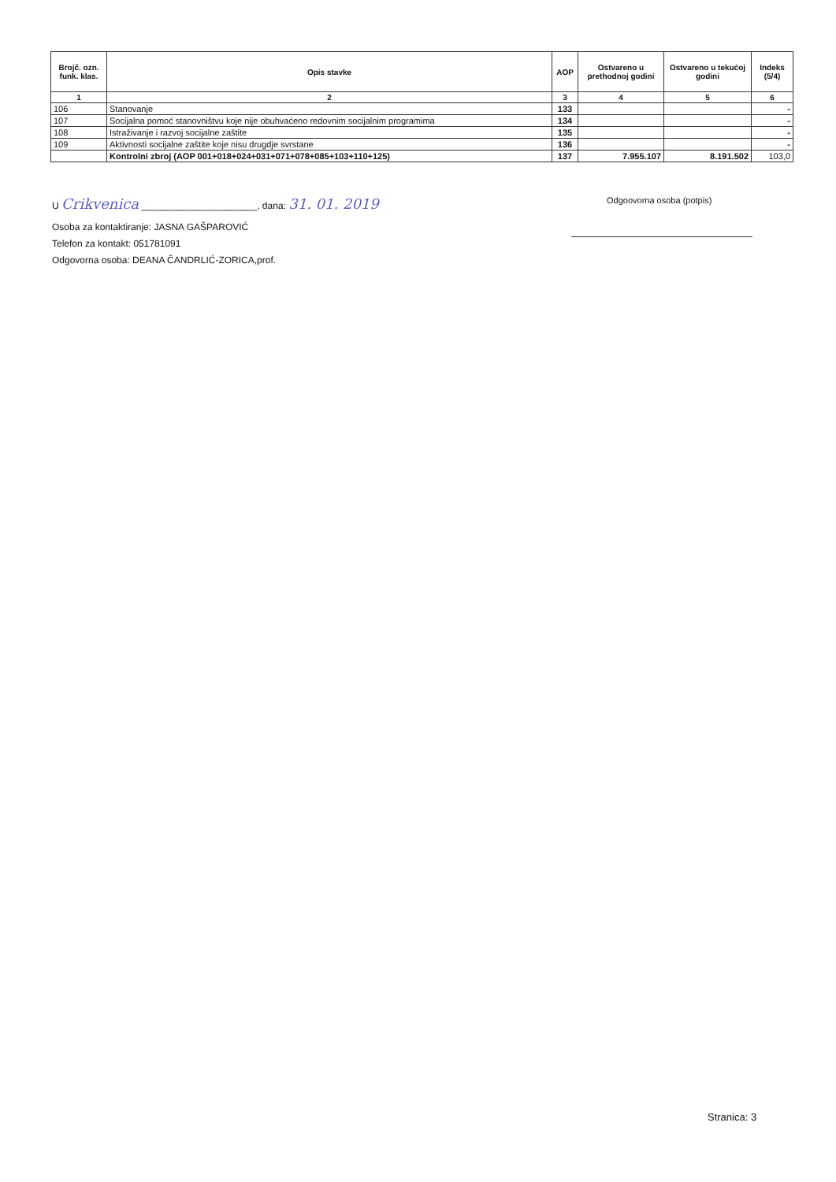| Brojč. ozn. funk. klas. | Opis stavke | AOP | Ostvareno u prethodnoj godini | Ostvareno u tekućoj godini | Indeks (5/4) |
| --- | --- | --- | --- | --- | --- |
| 1 | 2 | 3 | 4 | 5 | 6 |
| 106 | Stanovanje | 133 | | | - |
| 107 | Socijalna pomoć stanovništvu koje nije obuhvaćeno redovnim socijalnim programima | 134 | | | - |
| 108 | Istraživanje i razvoj socijalne zaštite | 135 | | | - |
| 109 | Aktivnosti socijalne zaštite koje nisu drugdje svrstane | 136 | | | - |
| | Kontrolni zbroj (AOP 001+018+024+031+071+078+085+103+110+125) | 137 | 7.955.107 | 8.191.502 | 103,0 |
U Crikvenica ______________________, dana: 31. 01. 2019
Osoba za kontaktiranje: JASNA GAŠPAROVIĆ
Telefon za kontakt: 051781091
Odgovorna osoba: DEANA ČANDRLIĆ-ZORICA,prof.
Odgoovorna osoba (potpis)
Stranica: 3